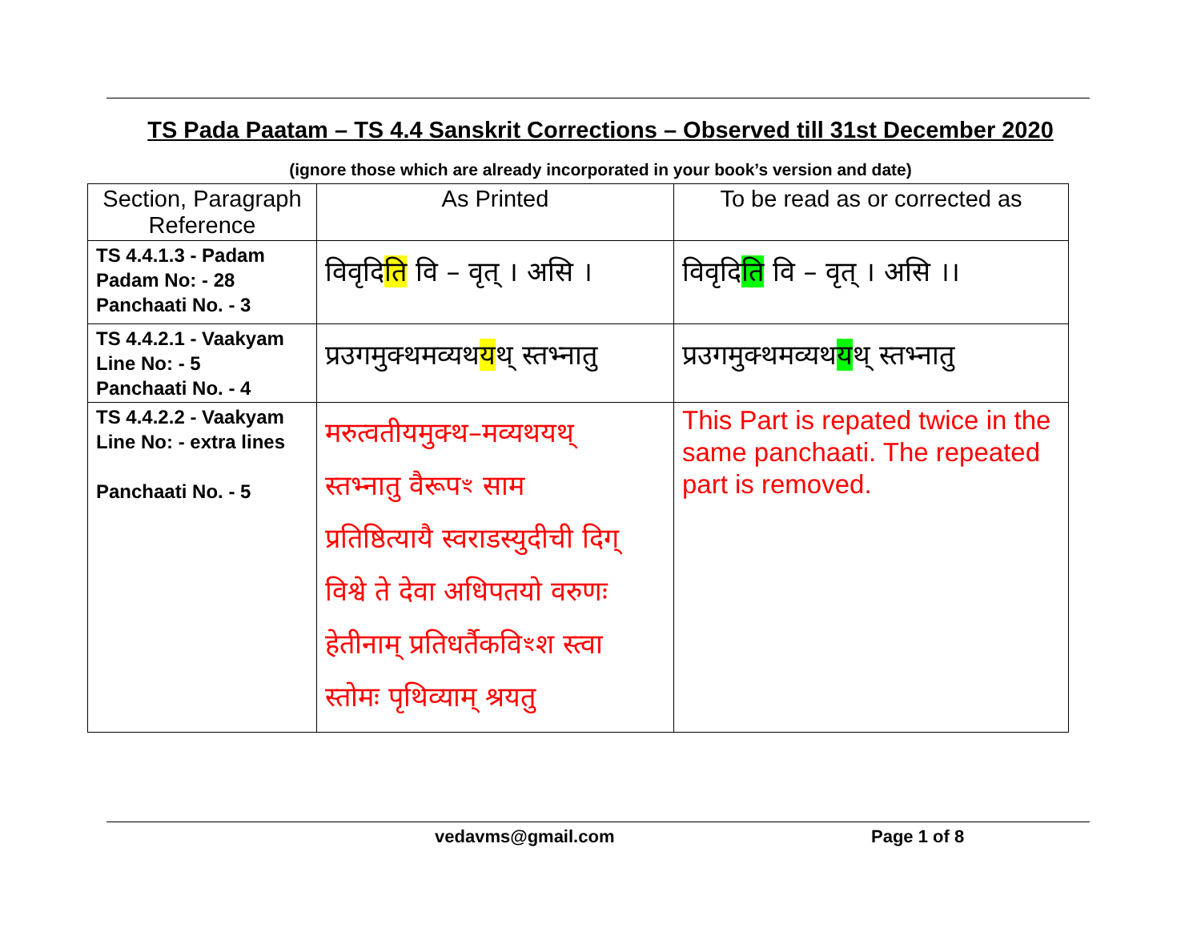TS Pada Paatam – TS 4.4 Sanskrit Corrections – Observed till 31st December 2020
(ignore those which are already incorporated in your book’s version and date)
| Section, Paragraph Reference | As Printed | To be read as or corrected as |
| --- | --- | --- |
| TS 4.4.1.3 - Padam Padam No: - 28 Panchaati No. - 3 | विवृदि ति वि – वृत् । असि । | विवृदि ति वि – वृत् । असि ।। |
| TS 4.4.2.1 - Vaakyam Line No: - 5 Panchaati No. - 4 | प्रउगमुक्थमव्यथ य थ् स्तभ्नातु | प्रउगमुक्थमव्यथ य थ् स्तभ्नातु |
| TS 4.4.2.2 - Vaakyam Line No: - extra lines Panchaati No. - 5 | मरुत्वतीयमुक्थ–मव्यथयथ् स्तभ्नातु वैरूपꣳ साम प्रतिष्ठित्यायै स्वराडस्युदीची दिग् विश्वे ते देवा अधिपतयो वरुणः हेतीनाम् प्रतिधर्तैकविꣳश स्त्वा स्तोमः पृथिव्याम् श्रयतु | This Part is repated twice in the same panchaati. The repeated part is removed. |
vedavms@gmail.com Page 1 of 8